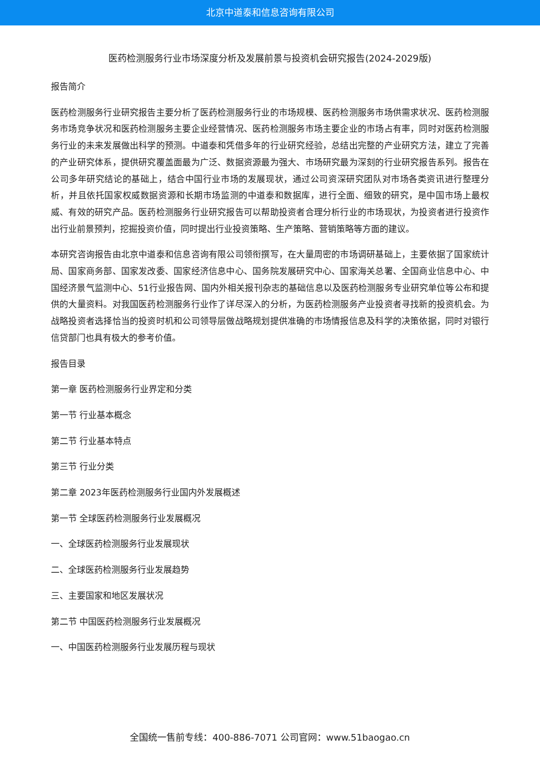北京中道泰和信息咨询有限公司
医药检测服务行业市场深度分析及发展前景与投资机会研究报告(2024-2029版)
报告简介
医药检测服务行业研究报告主要分析了医药检测服务行业的市场规模、医药检测服务市场供需求状况、医药检测服务市场竞争状况和医药检测服务主要企业经营情况、医药检测服务市场主要企业的市场占有率，同时对医药检测服务行业的未来发展做出科学的预测。中道泰和凭借多年的行业研究经验，总结出完整的产业研究方法，建立了完善的产业研究体系，提供研究覆盖面最为广泛、数据资源最为强大、市场研究最为深刻的行业研究报告系列。报告在公司多年研究结论的基础上，结合中国行业市场的发展现状，通过公司资深研究团队对市场各类资讯进行整理分析，并且依托国家权威数据资源和长期市场监测的中道泰和数据库，进行全面、细致的研究，是中国市场上最权威、有效的研究产品。医药检测服务行业研究报告可以帮助投资者合理分析行业的市场现状，为投资者进行投资作出行业前景预判，挖掘投资价值，同时提出行业投资策略、生产策略、营销策略等方面的建议。
本研究咨询报告由北京中道泰和信息咨询有限公司领衔撰写，在大量周密的市场调研基础上，主要依据了国家统计局、国家商务部、国家发改委、国家经济信息中心、国务院发展研究中心、国家海关总署、全国商业信息中心、中国经济景气监测中心、51行业报告网、国内外相关报刊杂志的基础信息以及医药检测服务专业研究单位等公布和提供的大量资料。对我国医药检测服务行业作了详尽深入的分析，为医药检测服务产业投资者寻找新的投资机会。为战略投资者选择恰当的投资时机和公司领导层做战略规划提供准确的市场情报信息及科学的决策依据，同时对银行信贷部门也具有极大的参考价值。
报告目录
第一章 医药检测服务行业界定和分类
第一节 行业基本概念
第二节 行业基本特点
第三节 行业分类
第二章 2023年医药检测服务行业国内外发展概述
第一节 全球医药检测服务行业发展概况
一、全球医药检测服务行业发展现状
二、全球医药检测服务行业发展趋势
三、主要国家和地区发展状况
第二节 中国医药检测服务行业发展概况
一、中国医药检测服务行业发展历程与现状
全国统一售前专线：400-886-7071 公司官网：www.51baogao.cn